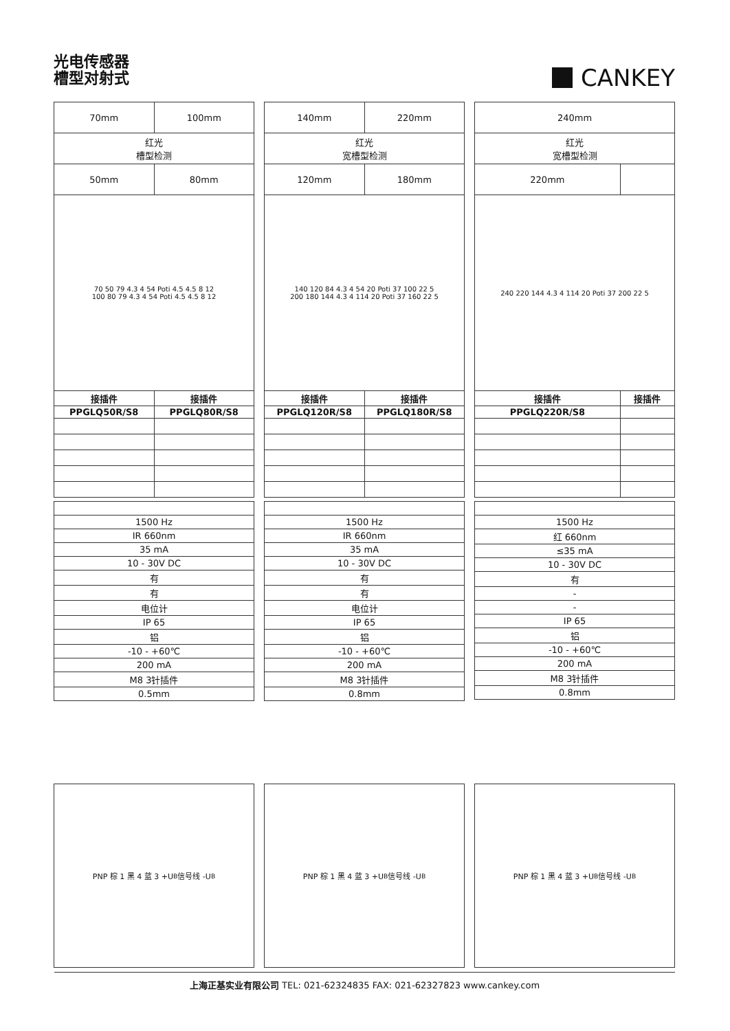光电传感器
槽型对射式
CANKEY
| 70mm | 100mm |
| 红光 槽型检测 | |
| 50mm | 80mm |
| 70 50 79 4.3 4 54 Poti 4.5 4.5 8 12 100 80 79 4.3 4 54 Poti 4.5 4.5 8 12 | |
| 接插件 | 接插件 |
| PPGLQ50R/S8 | PPGLQ80R/S8 |
| 1500 Hz |
| IR 660nm |
| 35 mA |
| 10 - 30V DC |
| 有 |
| 有 |
| 电位计 |
| IP 65 |
| 铝 |
| -10 - +60℃ |
| 200 mA |
| M8 3针插件 |
| 0.5mm |
| 140mm | 220mm |
| 红光 宽槽型检测 | |
| 120mm | 180mm |
| 140 120 84 4.3 4 54 20 Poti 37 100 22 5 200 180 144 4.3 4 114 20 Poti 37 160 22 5 | |
| 接插件 | 接插件 |
| PPGLQ120R/S8 | PPGLQ180R/S8 |
| 1500 Hz |
| IR 660nm |
| 35 mA |
| 10 - 30V DC |
| 有 |
| 有 |
| 电位计 |
| IP 65 |
| 铝 |
| -10 - +60℃ |
| 200 mA |
| M8 3针插件 |
| 0.8mm |
| 240mm | |
| 红光 宽槽型检测 | |
| 220mm | |
| 240 220 144 4.3 4 114 20 Poti 37 200 22 5 | |
| 接插件 | 接插件 |
| PPGLQ220R/S8 | |
| 1500 Hz |
| 红 660nm |
| ≤35 mA |
| 10 - 30V DC |
| 有 |
| - |
| - |
| IP 65 |
| 铝 |
| -10 - +60℃ |
| 200 mA |
| M8 3针插件 |
| 0.8mm |
PNP 棕 1 黑 4 蓝 3 +U<sub>B</sub> 信号线 -U<sub>B</sub> PNP 棕 1 黑 4 蓝 3 +U<sub>B</sub> 信号线 -U<sub>B</sub> PNP 棕 1 黑 4 蓝 3 +U<sub>B</sub> 信号线 -U<sub>B</sub>
上海正基实业有限公司 TEL: 021-62324835 FAX: 021-62327823 www.cankey.com